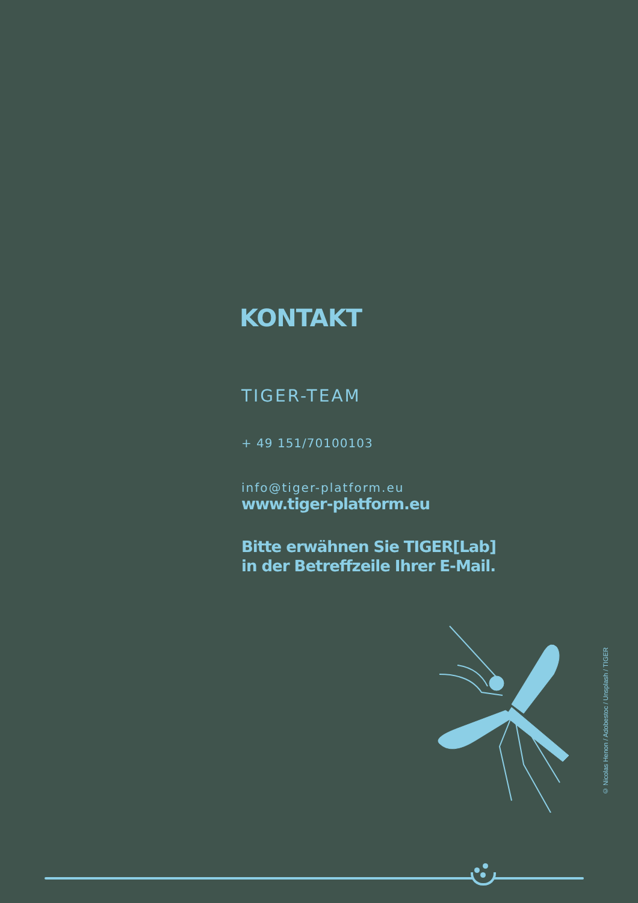KONTAKT
TIGER-TEAM
+ 49 151/70100103
info@tiger-platform.eu
www.tiger-platform.eu
Bitte erwähnen Sie TIGER[Lab]
in der Betreffzeile Ihrer E-Mail.
© Nicolas Henon / Adobestoc / Unsplash / TIGER